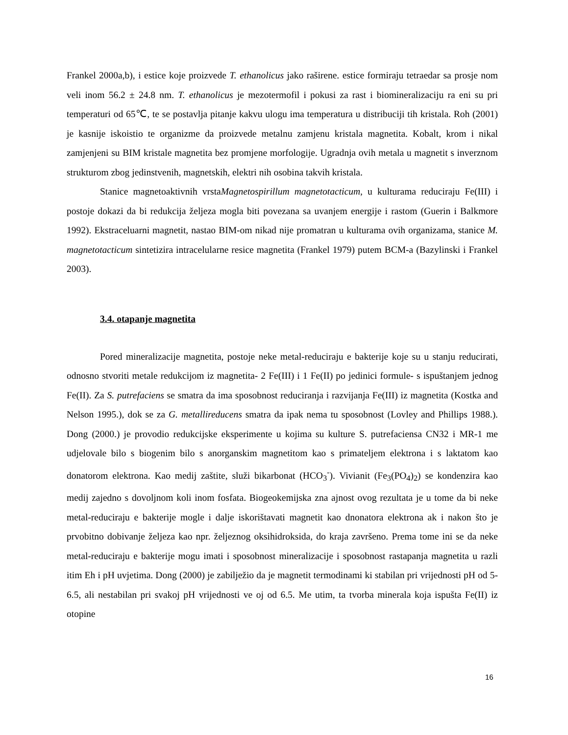Frankel 2000a,b), i estice koje proizvede T. ethanolicus jako raširene. estice formiraju tetraedar sa prosje nom veli inom 56.2 ± 24.8 nm. T. ethanolicus je mezotermofil i pokusi za rast i biomineralizaciju ra eni su pri temperaturi od 65℃, te se postavlja pitanje kakvu ulogu ima temperatura u distribuciji tih kristala. Roh (2001) je kasnije iskoistio te organizme da proizvede metalnu zamjenu kristala magnetita. Kobalt, krom i nikal zamjenjeni su BIM kristale magnetita bez promjene morfologije. Ugradnja ovih metala u magnetit s inverznom strukturom zbog jedinstvenih, magnetskih, elektri nih osobina takvih kristala.
Stanice magnetoaktivnih vrstaMagnetospirillum magnetotacticum, u kulturama reduciraju Fe(III) i postoje dokazi da bi redukcija željeza mogla biti povezana sa uvanjem energije i rastom (Guerin i Balkmore 1992). Ekstraceluarni magnetit, nastao BIM-om nikad nije promatran u kulturama ovih organizama, stanice M. magnetotacticum sintetizira intracelularne resice magnetita (Frankel 1979) putem BCM-a (Bazylinski i Frankel 2003).
3.4. otapanje magnetita
Pored mineralizacije magnetita, postoje neke metal-reduciraju e bakterije koje su u stanju reducirati, odnosno stvoriti metale redukcijom iz magnetita- 2 Fe(III) i 1 Fe(II) po jedinici formule- s ispuštanjem jednog Fe(II). Za S. putrefaciens se smatra da ima sposobnost reduciranja i razvijanja Fe(III) iz magnetita (Kostka and Nelson 1995.), dok se za G. metallireducens smatra da ipak nema tu sposobnost (Lovley and Phillips 1988.). Dong (2000.) je provodio redukcijske eksperimente u kojima su kulture S. putrefaciensa CN32 i MR-1 me udjelovale bilo s biogenim bilo s anorganskim magnetitom kao s primateljem elektrona i s laktatom kao donatorom elektrona. Kao medij zaštite, služi bikarbonat (HCO<sub>3</sub><sup>-</sup>). Vivianit (Fe<sub>3</sub>(PO<sub>4</sub>)<sub>2</sub>) se kondenzira kao medij zajedno s dovoljnom koli inom fosfata. Biogeokemijska zna ajnost ovog rezultata je u tome da bi neke metal-reduciraju e bakterije mogle i dalje iskorištavati magnetit kao dnonatora elektrona ak i nakon što je prvobitno dobivanje željeza kao npr. željeznog oksihidroksida, do kraja završeno. Prema tome ini se da neke metal-reduciraju e bakterije mogu imati i sposobnost mineralizacije i sposobnost rastapanja magnetita u razli itim Eh i pH uvjetima. Dong (2000) je zabilježio da je magnetit termodinami ki stabilan pri vrijednosti pH od 5-6.5, ali nestabilan pri svakoj pH vrijednosti ve oj od 6.5. Me utim, ta tvorba minerala koja ispušta Fe(II) iz otopine
16